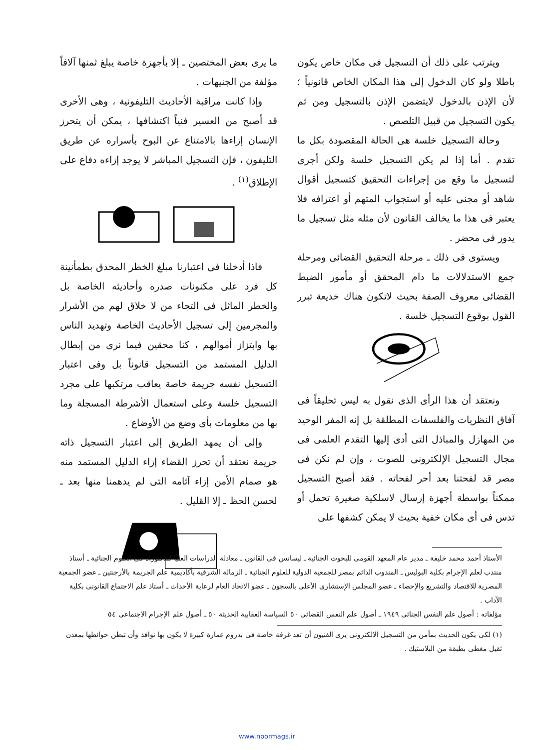ويترتب على ذلك أن التسجيل فى مكان خاص يكون باطلا ولو كان الدخول إلى هذا المكان الخاص قانونياً ؛ لأن الإذن بالدخول لايتضمن الإذن بالتسجيل ومن ثم يكون التسجيل من قبيل التلصص .
وحالة التسجيل خلسة هى الحالة المقصودة بكل ما تقدم . أما إذا لم يكن التسجيل خلسة ولكن أجرى لتسجيل ما وقع من إجراءات التحقيق كتسجيل أقوال شاهد أو مجنى عليه أو استجواب المتهم أو اعترافه فلا يعتبر فى هذا ما يخالف القانون لأن مثله مثل تسجيل ما يدور فى محضر .
ويستوى فى ذلك ـ مرحلة التحقيق القضائى ومرحلة جمع الاستدلالات ما دام المحقق أو مأمور الضبط القضائى معروف الصفة بحيث لاتكون هناك خديعة تبرر القول بوقوع التسجيل خلسة .
ونعتقد أن هذا الرأى الذى نقول به ليس تحليقاً فى آفاق النظريات والفلسفات المطلقة بل إنه المفر الوحيد من المهازل والمباذل التى أدى إليها التقدم العلمى فى مجال التسجيل الإلكترونى للصوت ، وإن لم نكن فى مصر قد لفحتنا بعد أحر لفحاته . فقد أصبح التسجيل ممكناً بواسطة أجهزة إرسال لاسلكية صغيرة تحمل أو تدس فى أى مكان خفية بحيث لا يمكن كشفها على
ما يرى بعض المختصين ـ إلا بأجهزة خاصة يبلغ ثمنها آلافاً مؤلفة من الجنيهات .
وإذا كانت مراقبة الأحاديث التليفونية ، وهى الأخرى قد أصبح من العسير فنياً اكتشافها ، يمكن أن يتحرز الإنسان إزاءها بالامتناع عن البوح بأسراره عن طريق التليفون ، فإن التسجيل المباشر لا يوجد إزاءه دفاع على الإطلاق<sup>(١)</sup> .
فاذا أدخلنا فى اعتبارنا مبلغ الخطر المحدق بطمأنينة كل فرد على مكنونات صدره وأحاديثه الخاصة بل والخطر الماثل فى التجاء من لا خلاق لهم من الأشرار والمجرمين إلى تسجيل الأحاديث الخاصة وتهديد الناس بها وابتزاز أموالهم ، كنا محقين فيما نرى من إبطال الدليل المستمد من التسجيل قانوناً بل وفى اعتبار التسجيل نفسه جريمة خاصة يعاقب مرتكبها على مجرد التسجيل خلسة وعلى استعمال الأشرطة المسجلة وما بها من معلومات بأى وضع من الأوضاع .
وإلى أن يمهد الطريق إلى اعتبار التسجيل ذاته جريمة نعتقد أن تحرز القضاء إزاء الدليل المستمد منه هو صمام الأمن إزاء آثامه التى لم يدهمنا منها بعد ـ لحسن الحظ ـ إلا القليل .
الأستاذ أحمد محمد خليفة ـ مدير عام المعهد القومى للبحوث الجنائية ـ ليسانس فى القانون ـ معادلة الدراسات العليا للدكتوراه فى العلوم الجنائية ـ أستاذ منتدب لعلم الإجرام بكلية البوليس ـ المندوب الدائم بمصر للجمعية الدولية للعلوم الجنائية ـ الزمالة الشرفية بأكاديمية علم الجريمة بالأرجنتين ـ عضو الجمعية المصرية للاقتصاد والتشريع والإحصاء ـ عضو المجلس الإستشارى الأعلى بالسجون ـ عضو الاتحاد العام لرعاية الأحداث ـ أستاذ علم الاجتماع القانونى بكلية الآداب .
مؤلفاته : أصول علم النفس الجنائى ١٩٤٩ ـ أصول علم النفس القضائى ٥٠ السياسة العقابية الحديثة ٥٠ ـ أصول علم الإجرام الاجتماعى ٥٤
(١) لكى يكون الحديث بمأمن من التسجيل الالكترونى يرى الفنيون أن تعد غرفة خاصة فى بدروم عمارة كبيرة لا يكون بها نوافذ وأن تبطن حوائطها بمعدن ثقيل مغطى بطبقة من البلاستيك .
www.noormags.ir